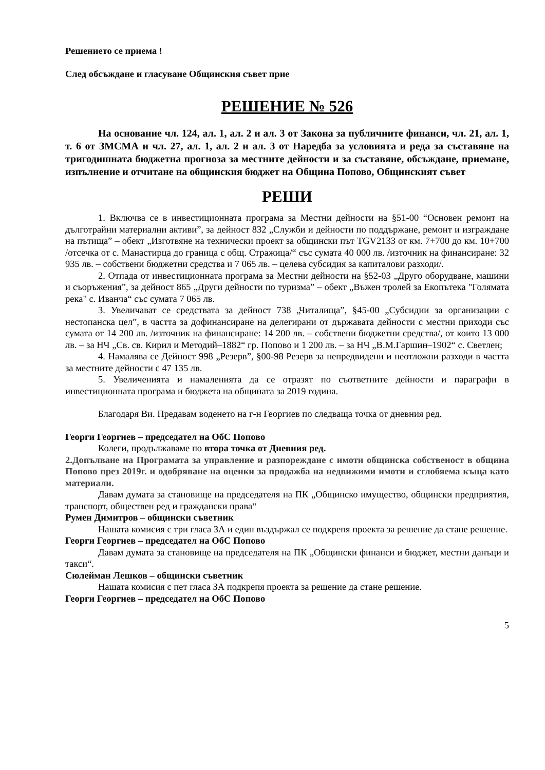Решението се приема !
След обсъждане и гласуване Общинския съвет прие
РЕШЕНИЕ № 526
На основание чл. 124, ал. 1, ал. 2 и ал. 3 от Закона за публичните финанси, чл. 21, ал. 1, т. 6 от ЗМСМА и чл. 27, ал. 1, ал. 2 и ал. 3 от Наредба за условията и реда за съставяне на тригодишната бюджетна прогноза за местните дейности и за съставяне, обсъждане, приемане, изпълнение и отчитане на общинския бюджет на Община Попово, Общинският съвет
РЕШИ
1. Включва се в инвестиционната програма за Местни дейности на §51-00 “Основен ремонт на дълготрайни материални активи”, за дейност 832 „Служби и дейности по поддържане, ремонт и изграждане на пътища” – обект „Изготвяне на технически проект за общински път TGV2133 от км. 7+700 до км. 10+700 /отсечка от с. Манастирца до граница с общ. Стражица/“ със сумата 40 000 лв. /източник на финансиране: 32 935 лв. – собствени бюджетни средства и 7 065 лв. – целева субсидия за капиталови разходи/.
2. Отпада от инвестиционната програма за Местни дейности на §52-03 „Друго оборудване, машини и съоръжения”, за дейност 865 „Други дейности по туризма” – обект „Въжен тролей за Екопътека "Голямата река" с. Иванча“ със сумата 7 065 лв.
3. Увеличават се средствата за дейност 738 „Читалища”, §45-00 „Субсидии за организации с нестопанска цел”, в частта за дофинансиране на делегирани от държавата дейности с местни приходи със сумата от 14 200 лв. /източник на финансиране: 14 200 лв. – собствени бюджетни средства/, от които 13 000 лв. – за НЧ „Св. св. Кирил и Методий–1882“ гр. Попово и 1 200 лв. – за НЧ „В.М.Гаршин–1902“ с. Светлен;
4. Намалява се Дейност 998 „Резерв”, §00-98 Резерв за непредвидени и неотложни разходи в частта за местните дейности с 47 135 лв.
5. Увеличенията и намаленията да се отразят по съответните дейности и параграфи в инвестиционната програма и бюджета на общината за 2019 година.
Благодаря Ви. Предавам воденето на г-н Георгиев по следваща точка от дневния ред.
Георги Георгиев – председател на ОбС Попово
Колеги, продължаваме по втора точка от Дневния ред.
2.Допълване на Програмата за управление и разпореждане с имоти общинска собственост в община Попово през 2019г. и одобряване на оценки за продажба на недвижими имоти и сглобяема къща като материали.
Давам думата за становище на председателя на ПК „Общинско имущество, общински предприятия, транспорт, обществен ред и граждански права“
Румен Димитров – общински съветник
Нашата комисия с три гласа ЗА и един въздържал се подкрепя проекта за решение да стане решение.
Георги Георгиев – председател на ОбС Попово
Давам думата за становище на председателя на ПК „Общински финанси и бюджет, местни данъци и такси“.
Сюлейман Лешков – общински съветник
Нашата комисия с пет гласа ЗА подкрепя проекта за решение да стане решение.
Георги Георгиев – председател на ОбС Попово
5